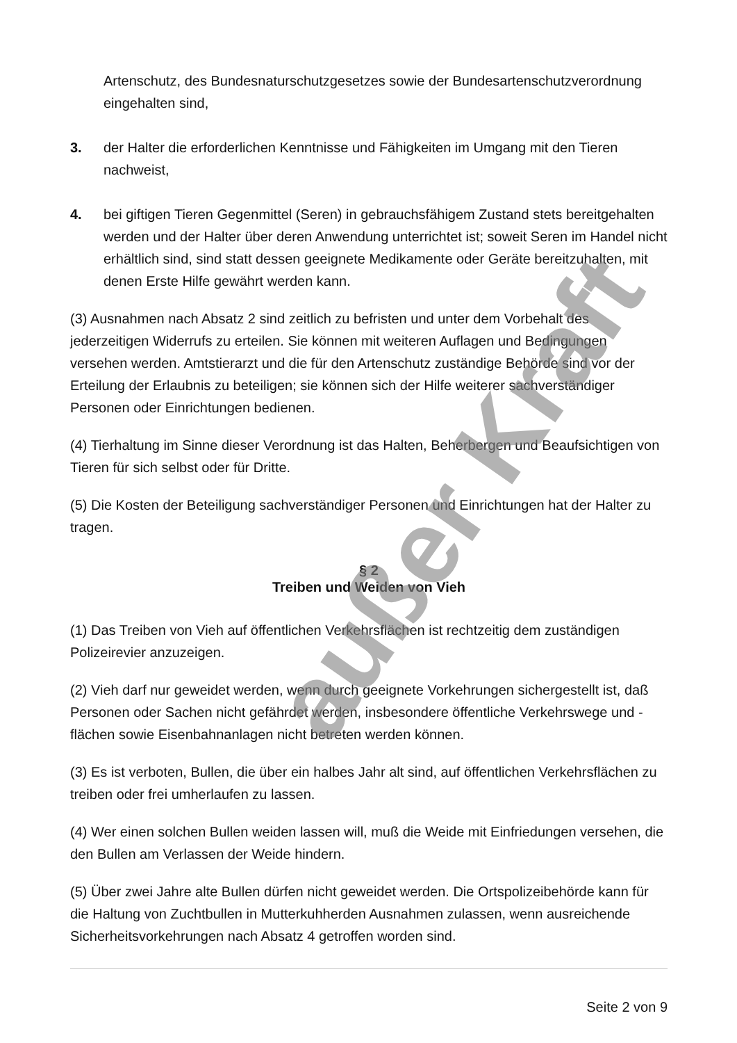Artenschutz, des Bundesnaturschutzgesetzes sowie der Bundesartenschutzverordnung eingehalten sind,
3. der Halter die erforderlichen Kenntnisse und Fähigkeiten im Umgang mit den Tieren nachweist,
4. bei giftigen Tieren Gegenmittel (Seren) in gebrauchsfähigem Zustand stets bereitgehalten werden und der Halter über deren Anwendung unterrichtet ist; soweit Seren im Handel nicht erhältlich sind, sind statt dessen geeignete Medikamente oder Geräte bereitzuhalten, mit denen Erste Hilfe gewährt werden kann.
(3) Ausnahmen nach Absatz 2 sind zeitlich zu befristen und unter dem Vorbehalt des jederzeitigen Widerrufs zu erteilen. Sie können mit weiteren Auflagen und Bedingungen versehen werden. Amtstierarzt und die für den Artenschutz zuständige Behörde sind vor der Erteilung der Erlaubnis zu beteiligen; sie können sich der Hilfe weiterer sachverständiger Personen oder Einrichtungen bedienen.
(4) Tierhaltung im Sinne dieser Verordnung ist das Halten, Beherbergen und Beaufsichtigen von Tieren für sich selbst oder für Dritte.
(5) Die Kosten der Beteiligung sachverständiger Personen und Einrichtungen hat der Halter zu tragen.
§ 2
Treiben und Weiden von Vieh
(1) Das Treiben von Vieh auf öffentlichen Verkehrsflächen ist rechtzeitig dem zuständigen Polizeirevier anzuzeigen.
(2) Vieh darf nur geweidet werden, wenn durch geeignete Vorkehrungen sichergestellt ist, daß Personen oder Sachen nicht gefährdet werden, insbesondere öffentliche Verkehrswege und -flächen sowie Eisenbahnanlagen nicht betreten werden können.
(3) Es ist verboten, Bullen, die über ein halbes Jahr alt sind, auf öffentlichen Verkehrsflächen zu treiben oder frei umherlaufen zu lassen.
(4) Wer einen solchen Bullen weiden lassen will, muß die Weide mit Einfriedungen versehen, die den Bullen am Verlassen der Weide hindern.
(5) Über zwei Jahre alte Bullen dürfen nicht geweidet werden. Die Ortspolizeibehörde kann für die Haltung von Zuchtbullen in Mutterkuhherden Ausnahmen zulassen, wenn ausreichende Sicherheitsvorkehrungen nach Absatz 4 getroffen worden sind.
Seite 2 von 9
außer Kraft